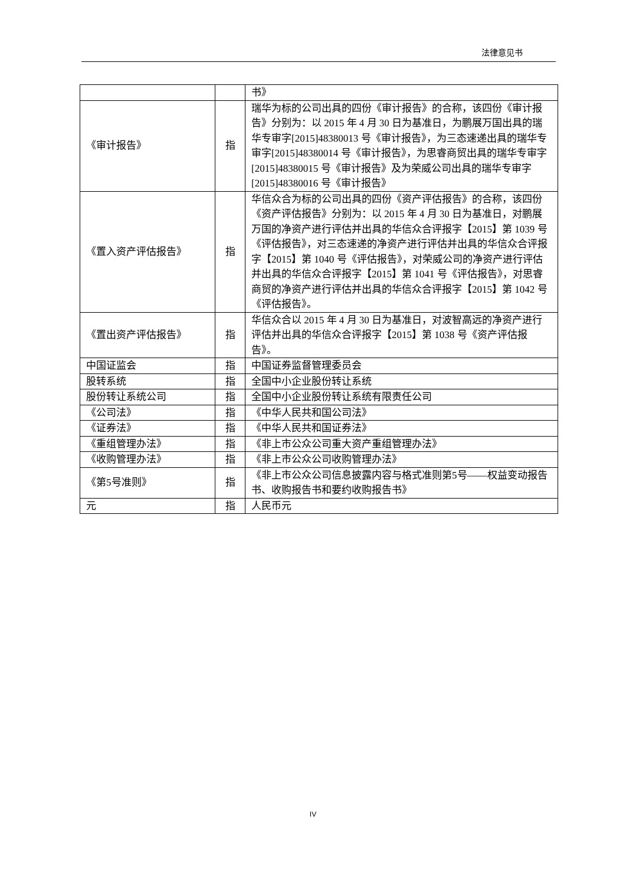法律意见书
| | | 书》 |
| 《审计报告》 | 指 | 瑞华为标的公司出具的四份《审计报告》的合称，该四份《审计报告》分别为：以 2015 年 4 月 30 日为基准日，为鹏展万国出具的瑞华专审字[2015]48380013 号《审计报告》，为三态速递出具的瑞华专审字[2015]48380014 号《审计报告》，为思睿商贸出具的瑞华专审字[2015]48380015 号《审计报告》及为荣威公司出具的瑞华专审字[2015]48380016 号《审计报告》 |
| 《置入资产评估报告》 | 指 | 华信众合为标的公司出具的四份《资产评估报告》的合称，该四份《资产评估报告》分别为：以 2015 年 4 月 30 日为基准日，对鹏展万国的净资产进行评估并出具的华信众合评报字【2015】第 1039 号《评估报告》，对三态速递的净资产进行评估并出具的华信众合评报字【2015】第 1040 号《评估报告》，对荣威公司的净资产进行评估并出具的华信众合评报字【2015】第 1041 号《评估报告》，对思睿商贸的净资产进行评估并出具的华信众合评报字【2015】第 1042 号《评估报告》。 |
| 《置出资产评估报告》 | 指 | 华信众合以 2015 年 4 月 30 日为基准日，对波智高远的净资产进行评估并出具的华信众合评报字【2015】第 1038 号《资产评估报告》。 |
| 中国证监会 | 指 | 中国证券监督管理委员会 |
| 股转系统 | 指 | 全国中小企业股份转让系统 |
| 股份转让系统公司 | 指 | 全国中小企业股份转让系统有限责任公司 |
| 《公司法》 | 指 | 《中华人民共和国公司法》 |
| 《证券法》 | 指 | 《中华人民共和国证券法》 |
| 《重组管理办法》 | 指 | 《非上市公众公司重大资产重组管理办法》 |
| 《收购管理办法》 | 指 | 《非上市公众公司收购管理办法》 |
| 《第5号准则》 | 指 | 《非上市公众公司信息披露内容与格式准则第5号——权益变动报告书、收购报告书和要约收购报告书》 |
| 元 | 指 | 人民币元 |
IV